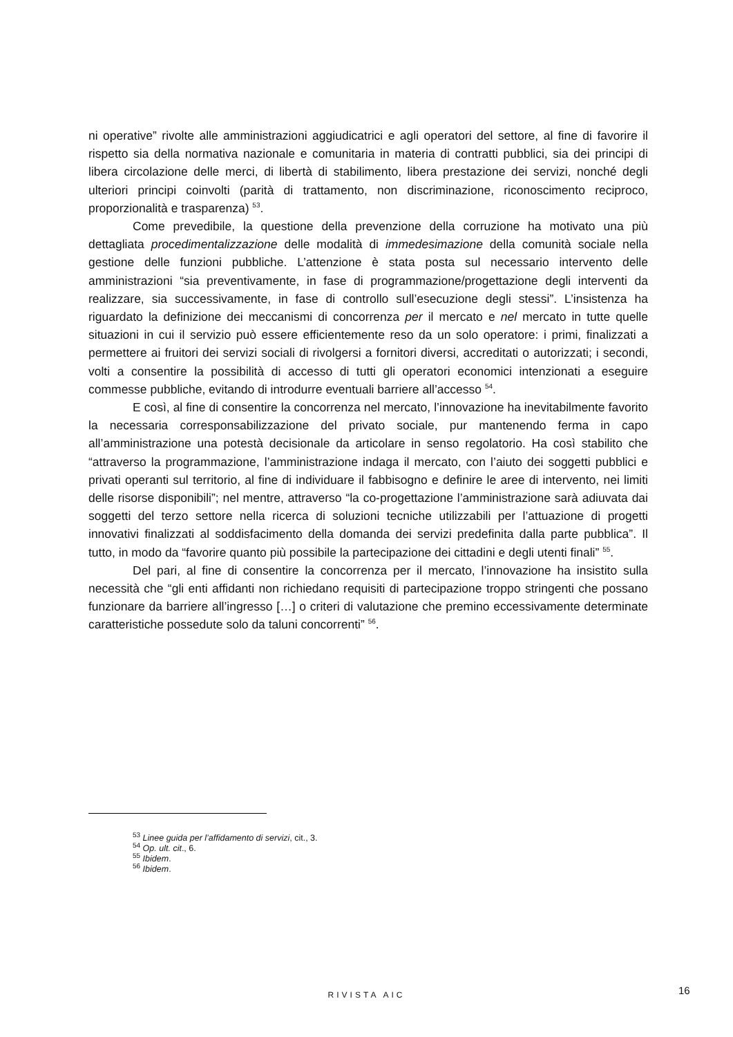ni operative” rivolte alle amministrazioni aggiudicatrici e agli operatori del settore, al fine di favorire il rispetto sia della normativa nazionale e comunitaria in materia di contratti pubblici, sia dei principi di libera circolazione delle merci, di libertà di stabilimento, libera prestazione dei servizi, nonché degli ulteriori principi coinvolti (parità di trattamento, non discriminazione, riconoscimento reciproco, proporzionalità e trasparenza) <sup>53</sup>.
Come prevedibile, la questione della prevenzione della corruzione ha motivato una più dettagliata procedimentalizzazione delle modalità di immedesimazione della comunità sociale nella gestione delle funzioni pubbliche. L’attenzione è stata posta sul necessario intervento delle amministrazioni “sia preventivamente, in fase di programmazione/progettazione degli interventi da realizzare, sia successivamente, in fase di controllo sull’esecuzione degli stessi”. L’insistenza ha riguardato la definizione dei meccanismi di concorrenza per il mercato e nel mercato in tutte quelle situazioni in cui il servizio può essere efficientemente reso da un solo operatore: i primi, finalizzati a permettere ai fruitori dei servizi sociali di rivolgersi a fornitori diversi, accreditati o autorizzati; i secondi, volti a consentire la possibilità di accesso di tutti gli operatori economici intenzionati a eseguire commesse pubbliche, evitando di introdurre eventuali barriere all’accesso <sup>54</sup>.
E così, al fine di consentire la concorrenza nel mercato, l’innovazione ha inevitabilmente favorito la necessaria corresponsabilizzazione del privato sociale, pur mantenendo ferma in capo all’amministrazione una potestà decisionale da articolare in senso regolatorio. Ha così stabilito che “attraverso la programmazione, l’amministrazione indaga il mercato, con l’aiuto dei soggetti pubblici e privati operanti sul territorio, al fine di individuare il fabbisogno e definire le aree di intervento, nei limiti delle risorse disponibili”; nel mentre, attraverso “la co-progettazione l’amministrazione sarà adiuvata dai soggetti del terzo settore nella ricerca di soluzioni tecniche utilizzabili per l’attuazione di progetti innovativi finalizzati al soddisfacimento della domanda dei servizi predefinita dalla parte pubblica”. Il tutto, in modo da “favorire quanto più possibile la partecipazione dei cittadini e degli utenti finali” <sup>55</sup>.
Del pari, al fine di consentire la concorrenza per il mercato, l’innovazione ha insistito sulla necessità che “gli enti affidanti non richiedano requisiti di partecipazione troppo stringenti che possano funzionare da barriere all’ingresso […] o criteri di valutazione che premino eccessivamente determinate caratteristiche possedute solo da taluni concorrenti” <sup>56</sup>.
<sup>53</sup> Linee guida per l’affidamento di servizi, cit., 3.
<sup>54</sup> Op. ult. cit., 6.
<sup>55</sup> Ibidem.
<sup>56</sup> Ibidem.
RIVISTA AIC 16